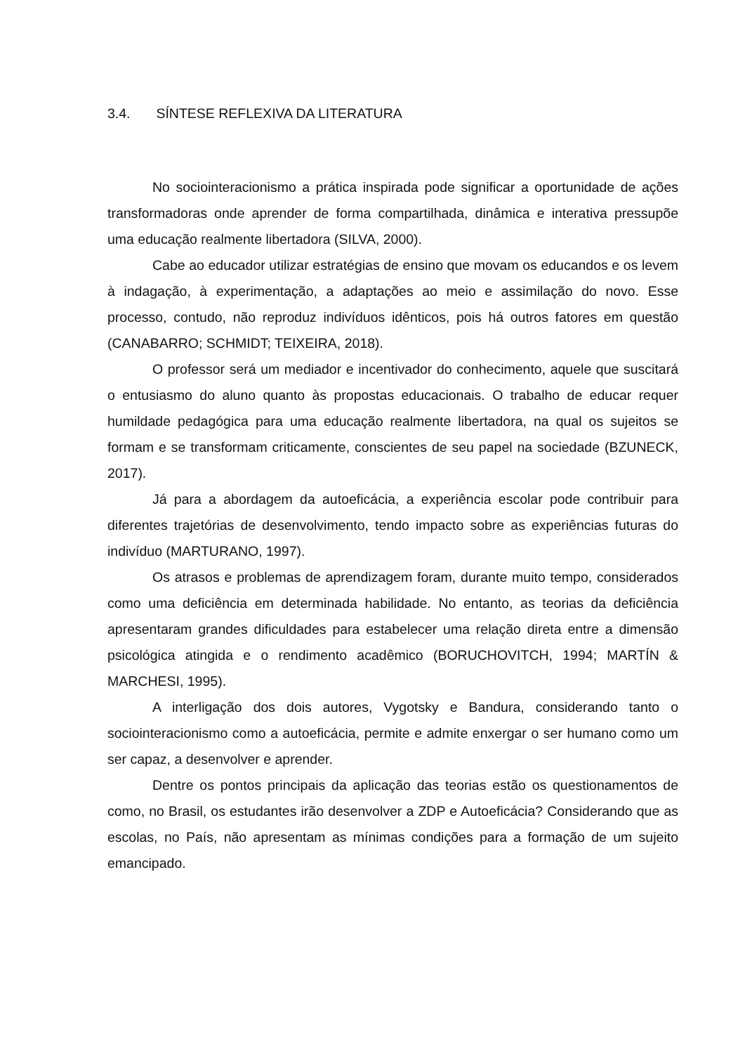3.4. SÍNTESE REFLEXIVA DA LITERATURA
No sociointeracionismo a prática inspirada pode significar a oportunidade de ações transformadoras onde aprender de forma compartilhada, dinâmica e interativa pressupõe uma educação realmente libertadora (SILVA, 2000).
Cabe ao educador utilizar estratégias de ensino que movam os educandos e os levem à indagação, à experimentação, a adaptações ao meio e assimilação do novo. Esse processo, contudo, não reproduz indivíduos idênticos, pois há outros fatores em questão (CANABARRO; SCHMIDT; TEIXEIRA, 2018).
O professor será um mediador e incentivador do conhecimento, aquele que suscitará o entusiasmo do aluno quanto às propostas educacionais. O trabalho de educar requer humildade pedagógica para uma educação realmente libertadora, na qual os sujeitos se formam e se transformam criticamente, conscientes de seu papel na sociedade (BZUNECK, 2017).
Já para a abordagem da autoeficácia, a experiência escolar pode contribuir para diferentes trajetórias de desenvolvimento, tendo impacto sobre as experiências futuras do indivíduo (MARTURANO, 1997).
Os atrasos e problemas de aprendizagem foram, durante muito tempo, considerados como uma deficiência em determinada habilidade. No entanto, as teorias da deficiência apresentaram grandes dificuldades para estabelecer uma relação direta entre a dimensão psicológica atingida e o rendimento acadêmico (BORUCHOVITCH, 1994; MARTÍN & MARCHESI, 1995).
A interligação dos dois autores, Vygotsky e Bandura, considerando tanto o sociointeracionismo como a autoeficácia, permite e admite enxergar o ser humano como um ser capaz, a desenvolver e aprender.
Dentre os pontos principais da aplicação das teorias estão os questionamentos de como, no Brasil, os estudantes irão desenvolver a ZDP e Autoeficácia? Considerando que as escolas, no País, não apresentam as mínimas condições para a formação de um sujeito emancipado.